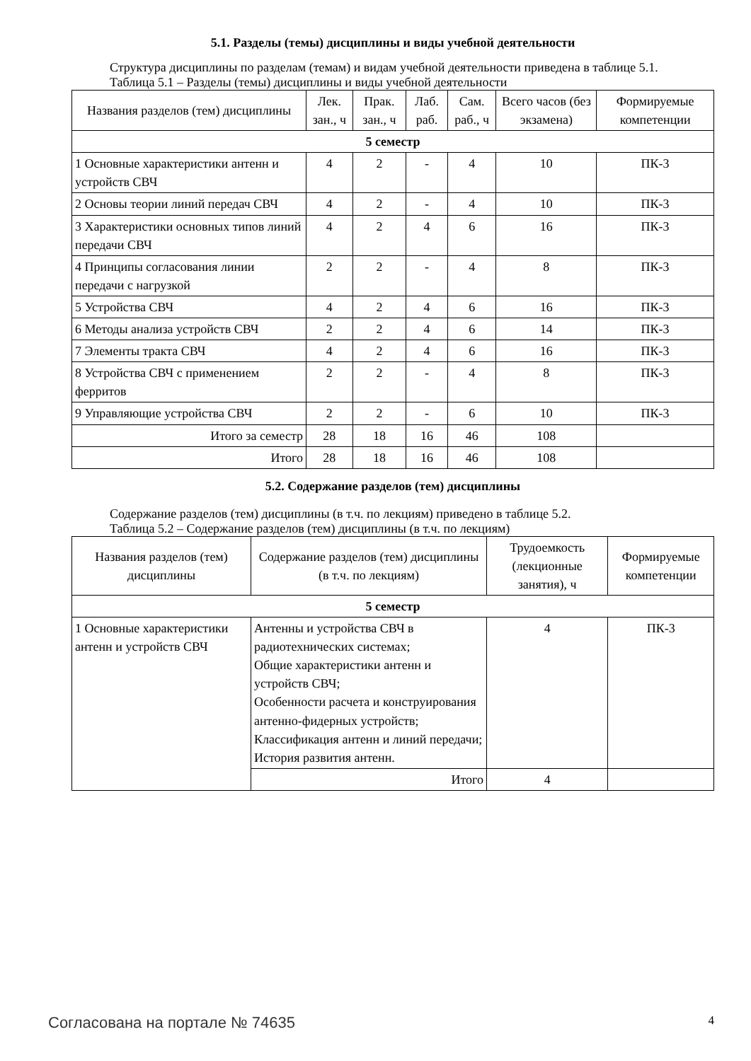5.1. Разделы (темы) дисциплины и виды учебной деятельности
Структура дисциплины по разделам (темам) и видам учебной деятельности приведена в таблице 5.1.
Таблица 5.1 – Разделы (темы) дисциплины и виды учебной деятельности
| Названия разделов (тем) дисциплины | Лек. зан., ч | Прак. зан., ч | Лаб. раб. | Сам. раб., ч | Всего часов (без экзамена) | Формируемые компетенции |
| --- | --- | --- | --- | --- | --- | --- |
| 5 семестр | | | | | | |
| 1 Основные характеристики антенн и устройств СВЧ | 4 | 2 | - | 4 | 10 | ПК-3 |
| 2 Основы теории линий передач СВЧ | 4 | 2 | - | 4 | 10 | ПК-3 |
| 3 Характеристики основных типов линий передачи СВЧ | 4 | 2 | 4 | 6 | 16 | ПК-3 |
| 4 Принципы согласования линии передачи с нагрузкой | 2 | 2 | - | 4 | 8 | ПК-3 |
| 5 Устройства СВЧ | 4 | 2 | 4 | 6 | 16 | ПК-3 |
| 6 Методы анализа устройств СВЧ | 2 | 2 | 4 | 6 | 14 | ПК-3 |
| 7 Элементы тракта СВЧ | 4 | 2 | 4 | 6 | 16 | ПК-3 |
| 8 Устройства СВЧ с применением ферритов | 2 | 2 | - | 4 | 8 | ПК-3 |
| 9 Управляющие устройства СВЧ | 2 | 2 | - | 6 | 10 | ПК-3 |
| Итого за семестр | 28 | 18 | 16 | 46 | 108 | |
| Итого | 28 | 18 | 16 | 46 | 108 | |
5.2. Содержание разделов (тем) дисциплины
Содержание разделов (тем) дисциплины (в т.ч. по лекциям) приведено в таблице 5.2.
Таблица 5.2 – Содержание разделов (тем) дисциплины (в т.ч. по лекциям)
| Названия разделов (тем) дисциплины | Содержание разделов (тем) дисциплины (в т.ч. по лекциям) | Трудоемкость (лекционные занятия), ч | Формируемые компетенции |
| --- | --- | --- | --- |
| 5 семестр | | | |
| 1 Основные характеристики антенн и устройств СВЧ | Антенны и устройства СВЧ в радиотехнических системах; Общие характеристики антенн и устройств СВЧ; Особенности расчета и конструирования антенно-фидерных устройств; Классификация антенн и линий передачи; История развития антенн. | 4 | ПК-3 |
| | Итого | 4 | |
Согласована на портале № 74635 4